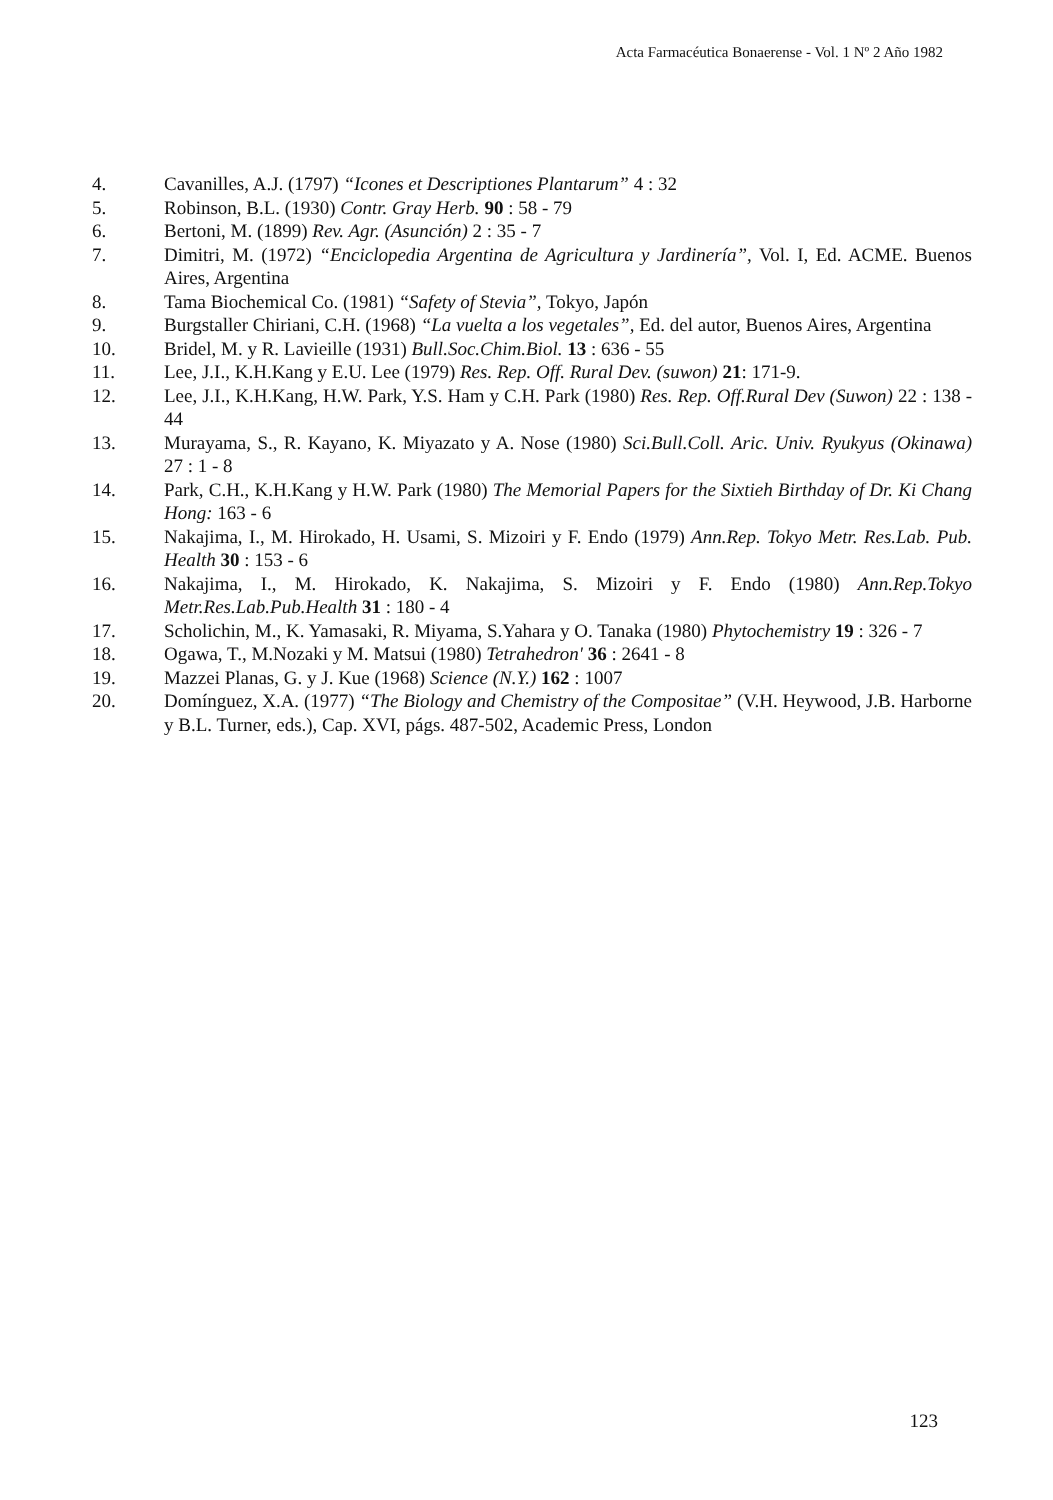Acta Farmacéutica Bonaerense - Vol. 1 Nº 2 Año 1982
4. Cavanilles, A.J. (1797) “Icones et Descriptiones Plantarum” 4 : 32
5. Robinson, B.L. (1930) Contr. Gray Herb. 90 : 58 - 79
6. Bertoni, M. (1899) Rev. Agr. (Asunción) 2 : 35 - 7
7. Dimitri, M. (1972) “Enciclopedia Argentina de Agricultura y Jardinería”, Vol. I, Ed. ACME. Buenos Aires, Argentina
8. Tama Biochemical Co. (1981) “Safety of Stevia”, Tokyo, Japón
9. Burgstaller Chiriani, C.H. (1968) “La vuelta a los vegetales”, Ed. del autor, Buenos Aires, Argentina
10. Bridel, M. y R. Lavieille (1931) Bull.Soc.Chim.Biol. 13 : 636 - 55
11. Lee, J.I., K.H.Kang y E.U. Lee (1979) Res. Rep. Off. Rural Dev. (suwon) 21: 171-9.
12. Lee, J.I., K.H.Kang, H.W. Park, Y.S. Ham y C.H. Park (1980) Res. Rep. Off.Rural Dev (Suwon) 22 : 138 - 44
13. Murayama, S., R. Kayano, K. Miyazato y A. Nose (1980) Sci.Bull.Coll. Aric. Univ. Ryukyus (Okinawa) 27 : 1 - 8
14. Park, C.H., K.H.Kang y H.W. Park (1980) The Memorial Papers for the Sixtieh Birthday of Dr. Ki Chang Hong: 163 - 6
15. Nakajima, I., M. Hirokado, H. Usami, S. Mizoiri y F. Endo (1979) Ann.Rep. Tokyo Metr. Res.Lab. Pub. Health 30 : 153 - 6
16. Nakajima, I., M. Hirokado, K. Nakajima, S. Mizoiri y F. Endo (1980) Ann.Rep.Tokyo Metr.Res.Lab.Pub.Health 31 : 180 - 4
17. Scholichin, M., K. Yamasaki, R. Miyama, S.Yahara y O. Tanaka (1980) Phytochemistry 19 : 326 - 7
18. Ogawa, T., M.Nozaki y M. Matsui (1980) Tetrahedron' 36 : 2641 - 8
19. Mazzei Planas, G. y J. Kue (1968) Science (N.Y.) 162 : 1007
20. Domínguez, X.A. (1977) “The Biology and Chemistry of the Compositae” (V.H. Heywood, J.B. Harborne y B.L. Turner, eds.), Cap. XVI, págs. 487-502, Academic Press, London
123